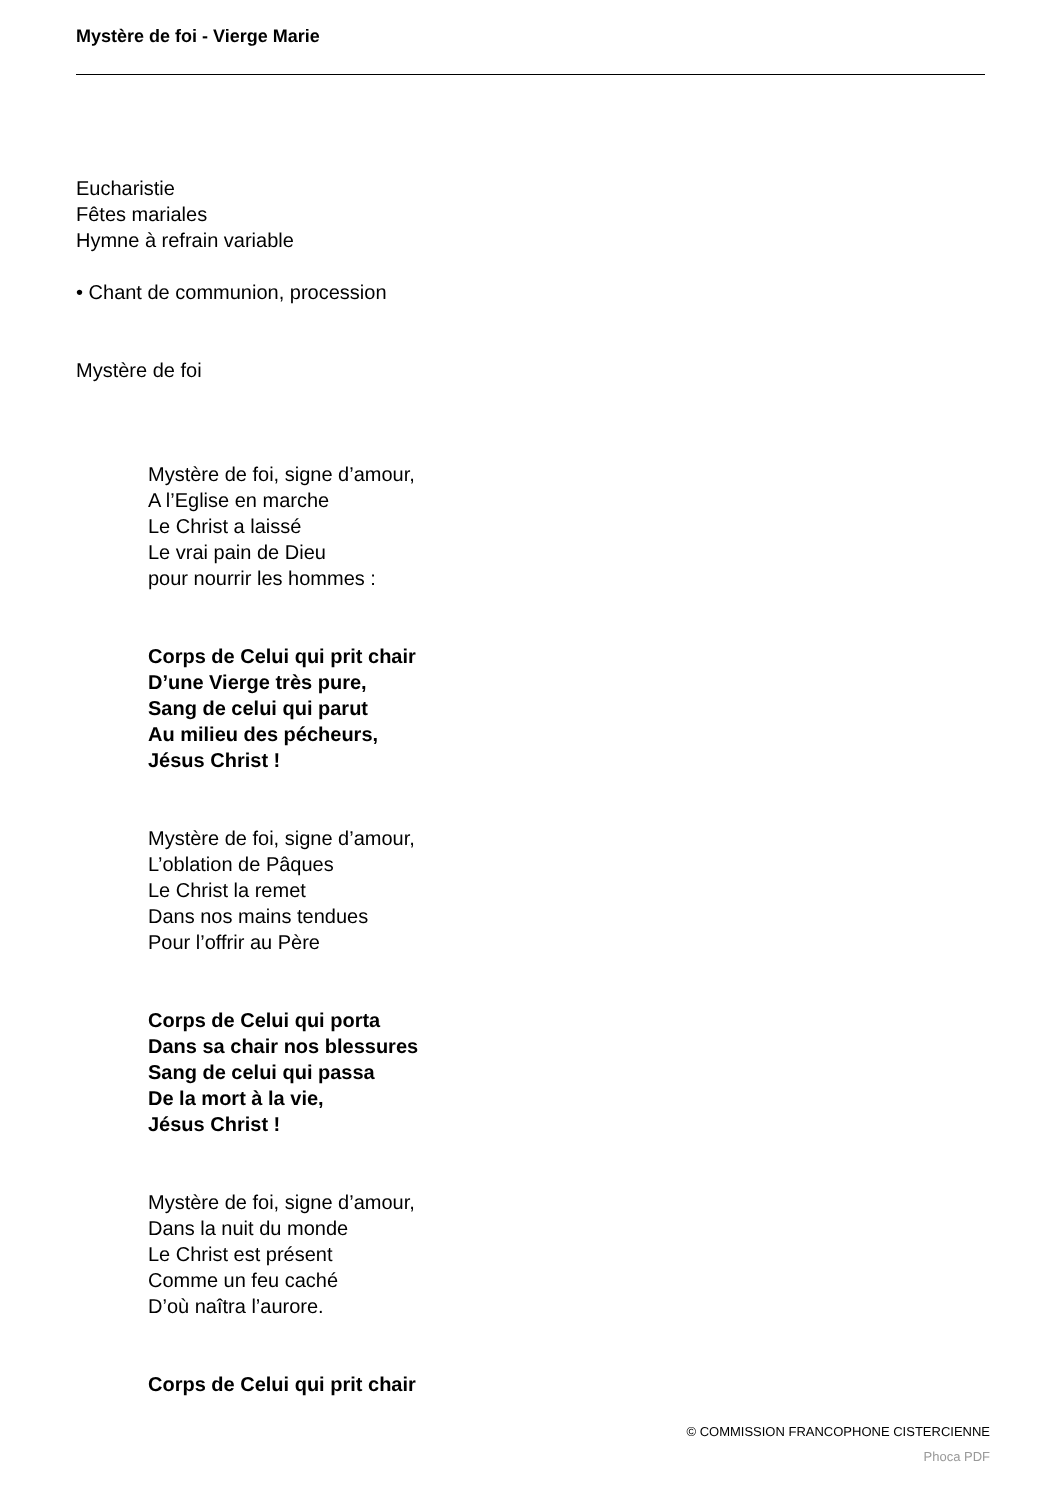Mystère de foi - Vierge Marie
Eucharistie
Fêtes mariales
Hymne à refrain variable
• Chant de communion, procession
Mystère de foi
Mystère de foi, signe d’amour,
A l’Eglise en marche
Le Christ a laissé
Le vrai pain de Dieu
pour nourrir les hommes :
Corps de Celui qui prit chair
D’une Vierge très pure,
Sang de celui qui parut
Au milieu des pécheurs,
Jésus Christ !
Mystère de foi, signe d’amour,
L’oblation de Pâques
Le Christ la remet
Dans nos mains tendues
Pour l’offrir au Père
Corps de Celui qui porta
Dans sa chair nos blessures
Sang de celui qui passa
De la mort à la vie,
Jésus Christ !
Mystère de foi, signe d’amour,
Dans la nuit du monde
Le Christ est présent
Comme un feu caché
D’où naîtra l’aurore.
Corps de Celui qui prit chair
© COMMISSION FRANCOPHONE CISTERCIENNE
Phoca PDF